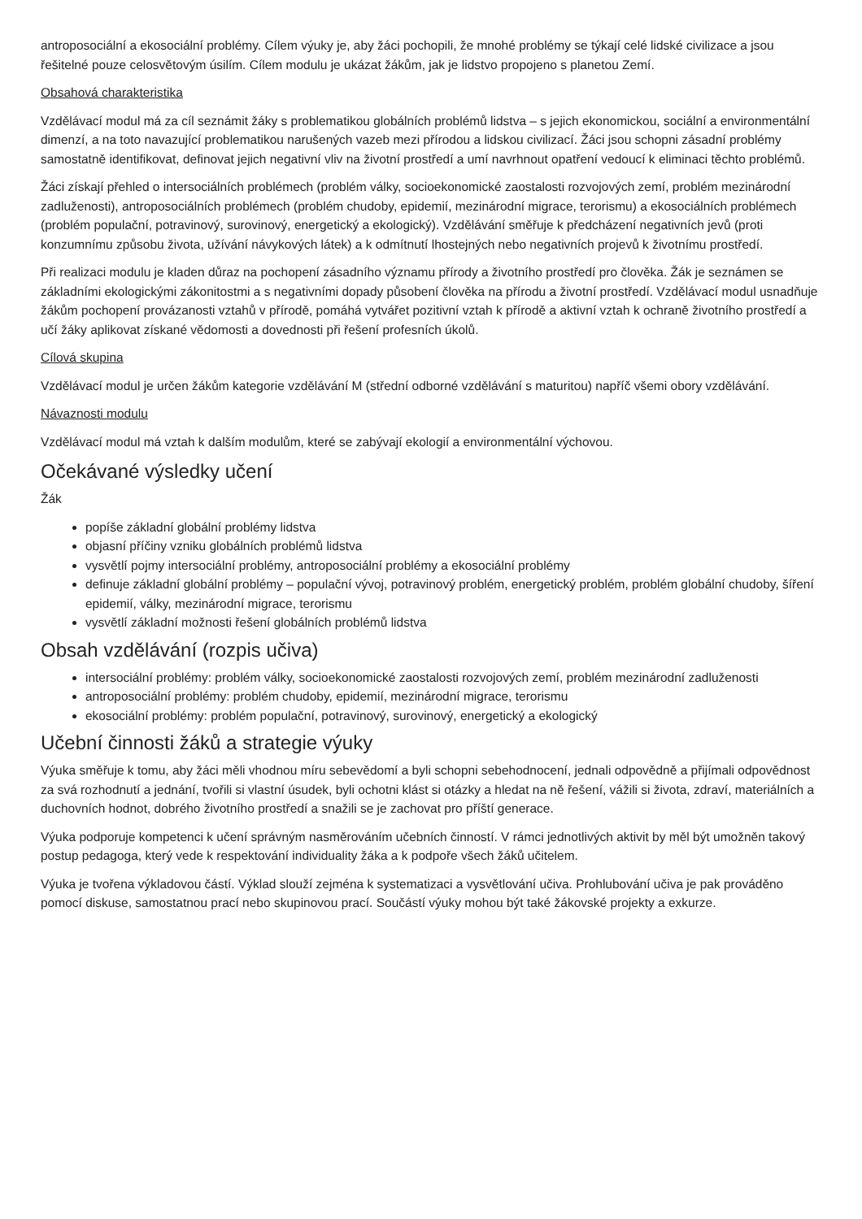antroposociální a ekosociální problémy. Cílem výuky je, aby žáci pochopili, že mnohé problémy se týkají celé lidské civilizace a jsou řešitelné pouze celosvětovým úsilím. Cílem modulu je ukázat žákům, jak je lidstvo propojeno s planetou Zemí.
Obsahová charakteristika
Vzdělávací modul má za cíl seznámit žáky s problematikou globálních problémů lidstva – s jejich ekonomickou, sociální a environmentální dimenzí, a na toto navazující problematikou narušených vazeb mezi přírodou a lidskou civilizací. Žáci jsou schopni zásadní problémy samostatně identifikovat, definovat jejich negativní vliv na životní prostředí a umí navrhnout opatření vedoucí k eliminaci těchto problémů.
Žáci získají přehled o intersociálních problémech (problém války, socioekonomické zaostalosti rozvojových zemí, problém mezinárodní zadluženosti), antroposociálních problémech (problém chudoby, epidemií, mezinárodní migrace, terorismu) a ekosociálních problémech (problém populační, potravinový, surovinový, energetický a ekologický). Vzdělávání směřuje k předcházení negativních jevů (proti konzumnímu způsobu života, užívání návykových látek) a k odmítnutí lhostejných nebo negativních projevů k životnímu prostředí.
Při realizaci modulu je kladen důraz na pochopení zásadního významu přírody a životního prostředí pro člověka. Žák je seznámen se základními ekologickými zákonitostmi a s negativními dopady působení člověka na přírodu a životní prostředí. Vzdělávací modul usnadňuje žákům pochopení provázanosti vztahů v přírodě, pomáhá vytvářet pozitivní vztah k přírodě a aktivní vztah k ochraně životního prostředí a učí žáky aplikovat získané vědomosti a dovednosti při řešení profesních úkolů.
Cílová skupina
Vzdělávací modul je určen žákům kategorie vzdělávání M (střední odborné vzdělávání s maturitou) napříč všemi obory vzdělávání.
Návaznosti modulu
Vzdělávací modul má vztah k dalším modulům, které se zabývají ekologií a environmentální výchovou.
Očekávané výsledky učení
Žák
popíše základní globální problémy lidstva
objasní příčiny vzniku globálních problémů lidstva
vysvětlí pojmy intersociální problémy, antroposociální problémy a ekosociální problémy
definuje základní globální problémy – populační vývoj, potravinový problém, energetický problém, problém globální chudoby, šíření epidemií, války, mezinárodní migrace, terorismu
vysvětlí základní možnosti řešení globálních problémů lidstva
Obsah vzdělávání (rozpis učiva)
intersociální problémy: problém války, socioekonomické zaostalosti rozvojových zemí, problém mezinárodní zadluženosti
antroposociální problémy: problém chudoby, epidemií, mezinárodní migrace, terorismu
ekosociální problémy: problém populační, potravinový, surovinový, energetický a ekologický
Učební činnosti žáků a strategie výuky
Výuka směřuje k tomu, aby žáci měli vhodnou míru sebevědomí a byli schopni sebehodnocení, jednali odpovědně a přijímali odpovědnost za svá rozhodnutí a jednání, tvořili si vlastní úsudek, byli ochotni klást si otázky a hledat na ně řešení, vážili si života, zdraví, materiálních a duchovních hodnot, dobrého životního prostředí a snažili se je zachovat pro příští generace.
Výuka podporuje kompetenci k učení správným nasměrováním učebních činností. V rámci jednotlivých aktivit by měl být umožněn takový postup pedagoga, který vede k respektování individuality žáka a k podpoře všech žáků učitelem.
Výuka je tvořena výkladovou částí. Výklad slouží zejména k systematizaci a vysvětlování učiva. Prohlubování učiva je pak prováděno pomocí diskuse, samostatnou prací nebo skupinovou prací. Součástí výuky mohou být také žákovské projekty a exkurze.